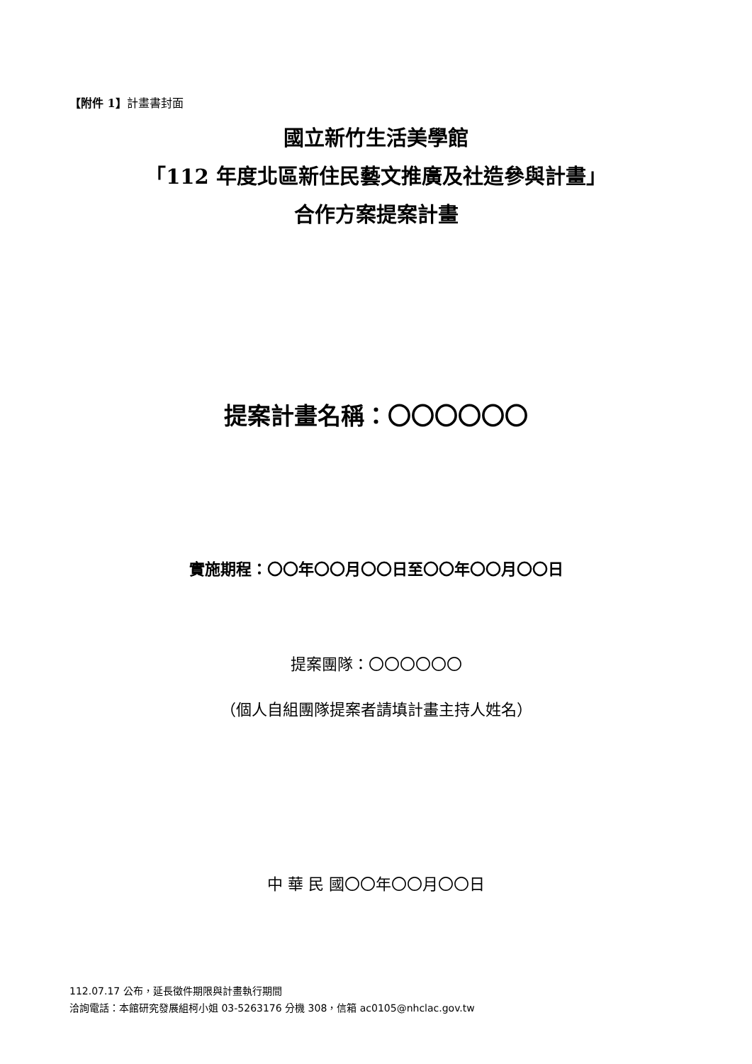【附件 1】計畫書封面
國立新竹生活美學館
「112 年度北區新住民藝文推廣及社造參與計畫」
合作方案提案計畫
提案計畫名稱：〇〇〇〇〇〇
實施期程：〇〇年〇〇月〇〇日至〇〇年〇〇月〇〇日
提案團隊：〇〇〇〇〇〇
（個人自組團隊提案者請填計畫主持人姓名）
中 華 民 國〇〇年〇〇月〇〇日
112.07.17 公布，延長徵件期限與計畫執行期間
洽詢電話：本館研究發展組柯小姐 03-5263176 分機 308，信箱 ac0105@nhclac.gov.tw